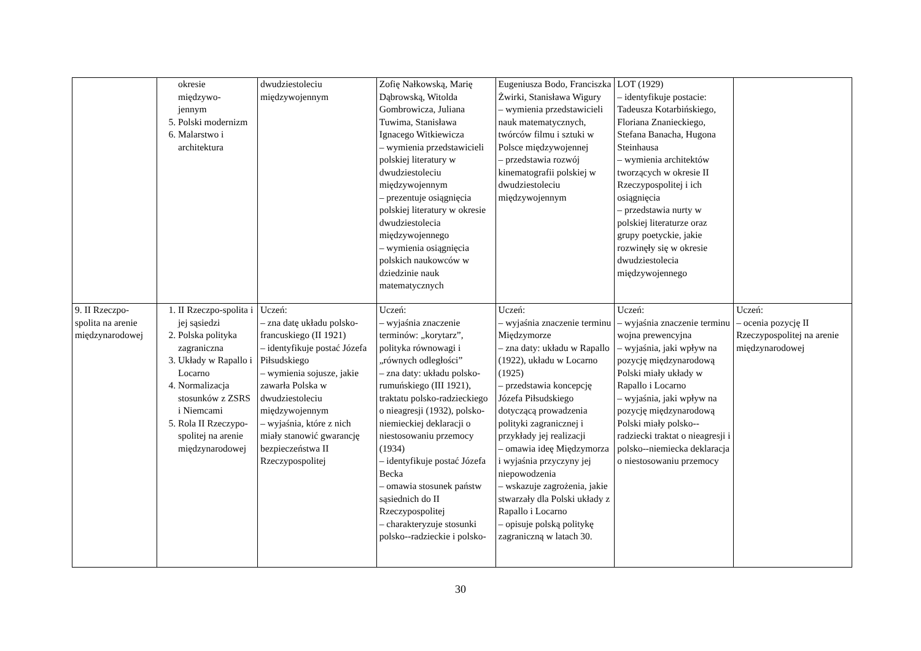| | okresie międzywo- jennym 5. Polski modernizm 6. Malarstwo i architektura | dwudziestoleciu międzywojennym | Zofię Nałkowską, Marię Dąbrowską, Witolda Gombrowicza, Juliana Tuwima, Stanisława Ignacego Witkiewicza – wymienia przedstawicieli polskiej literatury w dwudziestoleciu międzywojennym – prezentuje osiągnięcia polskiej literatury w okresie dwudziestolecia międzywojennego – wymienia osiągnięcia polskich naukowców w dziedzinie nauk matematycznych | Eugeniusza Bodo, Franciszka Żwirki, Stanisława Wigury – wymienia przedstawicieli nauk matematycznych, twórców filmu i sztuki w Polsce międzywojennej – przedstawia rozwój kinematografii polskiej w dwudziestoleciu międzywojennym | LOT (1929) – identyfikuje postacie: Tadeusza Kotarbińskiego, Floriana Znanieckiego, Stefana Banacha, Hugona Steinhausa – wymienia architektów tworzących w okresie II Rzeczypospolitej i ich osiągnięcia – przedstawia nurty w polskiej literaturze oraz grupy poetyckie, jakie rozwinęły się w okresie dwudziestolecia międzywojennego | |
| 9. II Rzeczpo-spolita na arenie międzynarodowej | 1. II Rzeczpo-spolita i jej sąsiedzi 2. Polska polityka zagraniczna 3. Układy w Rapallo i Locarno 4. Normalizacja stosunków z ZSRS i Niemcami 5. Rola II Rzeczypo-spolitej na arenie międzynarodowej | Uczeń: – zna datę układu polsko-francuskiego (II 1921) – identyfikuje postać Józefa Piłsudskiego – wymienia sojusze, jakie zawarła Polska w dwudziestoleciu międzywojennym – wyjaśnia, które z nich miały stanowić gwarancję bezpieczeństwa II Rzeczypospolitej | Uczeń: – wyjaśnia znaczenie terminów: „korytarz”, polityka równowagi i „równych odległości” – zna daty: układu polsko-rumuńskiego (III 1921), traktatu polsko-radzieckiego o nieagresji (1932), polsko-niemieckiej deklaracji o niestosowaniu przemocy (1934) – identyfikuje postać Józefa Becka – omawia stosunek państw sąsiednich do II Rzeczypospolitej – charakteryzuje stosunki polsko--radzieckie i polsko- | Uczeń: – wyjaśnia znaczenie terminu Międzymorze – zna daty: układu w Rapallo (1922), układu w Locarno (1925) – przedstawia koncepcję Józefa Piłsudskiego dotyczącą prowadzenia polityki zagranicznej i przykłady jej realizacji – omawia ideę Międzymorza i wyjaśnia przyczyny jej niepowodzenia – wskazuje zagrożenia, jakie stwarzały dla Polski układy z Rapallo i Locarno – opisuje polską politykę zagraniczną w latach 30. | Uczeń: – wyjaśnia znaczenie terminu wojna prewencyjna – wyjaśnia, jaki wpływ na pozycję międzynarodową Polski miały układy w Rapallo i Locarno – wyjaśnia, jaki wpływ na pozycję międzynarodową Polski miały polsko--radziecki traktat o nieagresji i polsko--niemiecka deklaracja o niestosowaniu przemocy | Uczeń: – ocenia pozycję II Rzeczypospolitej na arenie międzynarodowej |
30